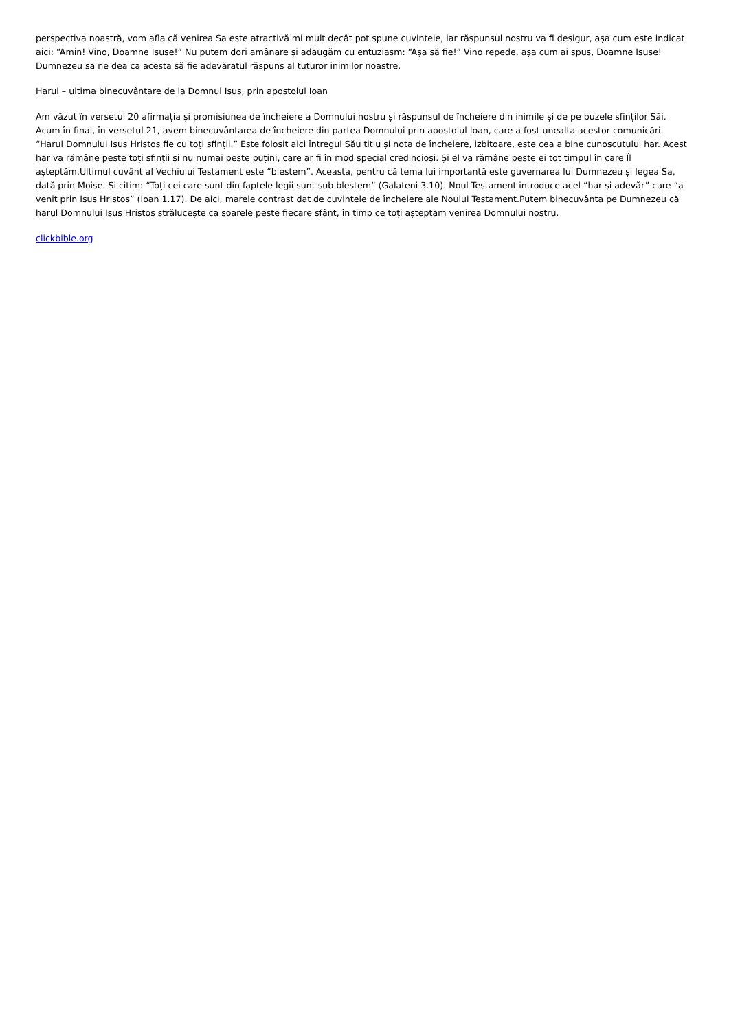perspectiva noastră, vom afla că venirea Sa este atractivă mi mult decât pot spune cuvintele, iar răspunsul nostru va fi desigur, așa cum este indicat aici: “Amin! Vino, Doamne Isuse!” Nu putem dori amânare și adăugăm cu entuziasm: “Așa să fie!” Vino repede, așa cum ai spus, Doamne Isuse! Dumnezeu să ne dea ca acesta să fie adevăratul răspuns al tuturor inimilor noastre.
Harul – ultima binecuvântare de la Domnul Isus, prin apostolul Ioan
Am văzut în versetul 20 afirmația și promisiunea de încheiere a Domnului nostru și răspunsul de încheiere din inimile și de pe buzele sfinților Săi. Acum în final, în versetul 21, avem binecuvântarea de încheiere din partea Domnului prin apostolul Ioan, care a fost unealta acestor comunicări. “Harul Domnului Isus Hristos fie cu toți sfinții.” Este folosit aici întregul Său titlu și nota de încheiere, izbitoare, este cea a bine cunoscutului har. Acest har va rămâne peste toți sfinții și nu numai peste puțini, care ar fi în mod special credincioși. Și el va rămâne peste ei tot timpul în care Îl așteptăm.Ultimul cuvânt al Vechiului Testament este “blestem”. Aceasta, pentru că tema lui importantă este guvernarea lui Dumnezeu și legea Sa, dată prin Moise. Și citim: “Toți cei care sunt din faptele legii sunt sub blestem” (Galateni 3.10). Noul Testament introduce acel “har și adevăr” care “a venit prin Isus Hristos” (Ioan 1.17). De aici, marele contrast dat de cuvintele de încheiere ale Noului Testament.Putem binecuvânta pe Dumnezeu că harul Domnului Isus Hristos strălucește ca soarele peste fiecare sfânt, în timp ce toți așteptăm venirea Domnului nostru.
clickbible.org